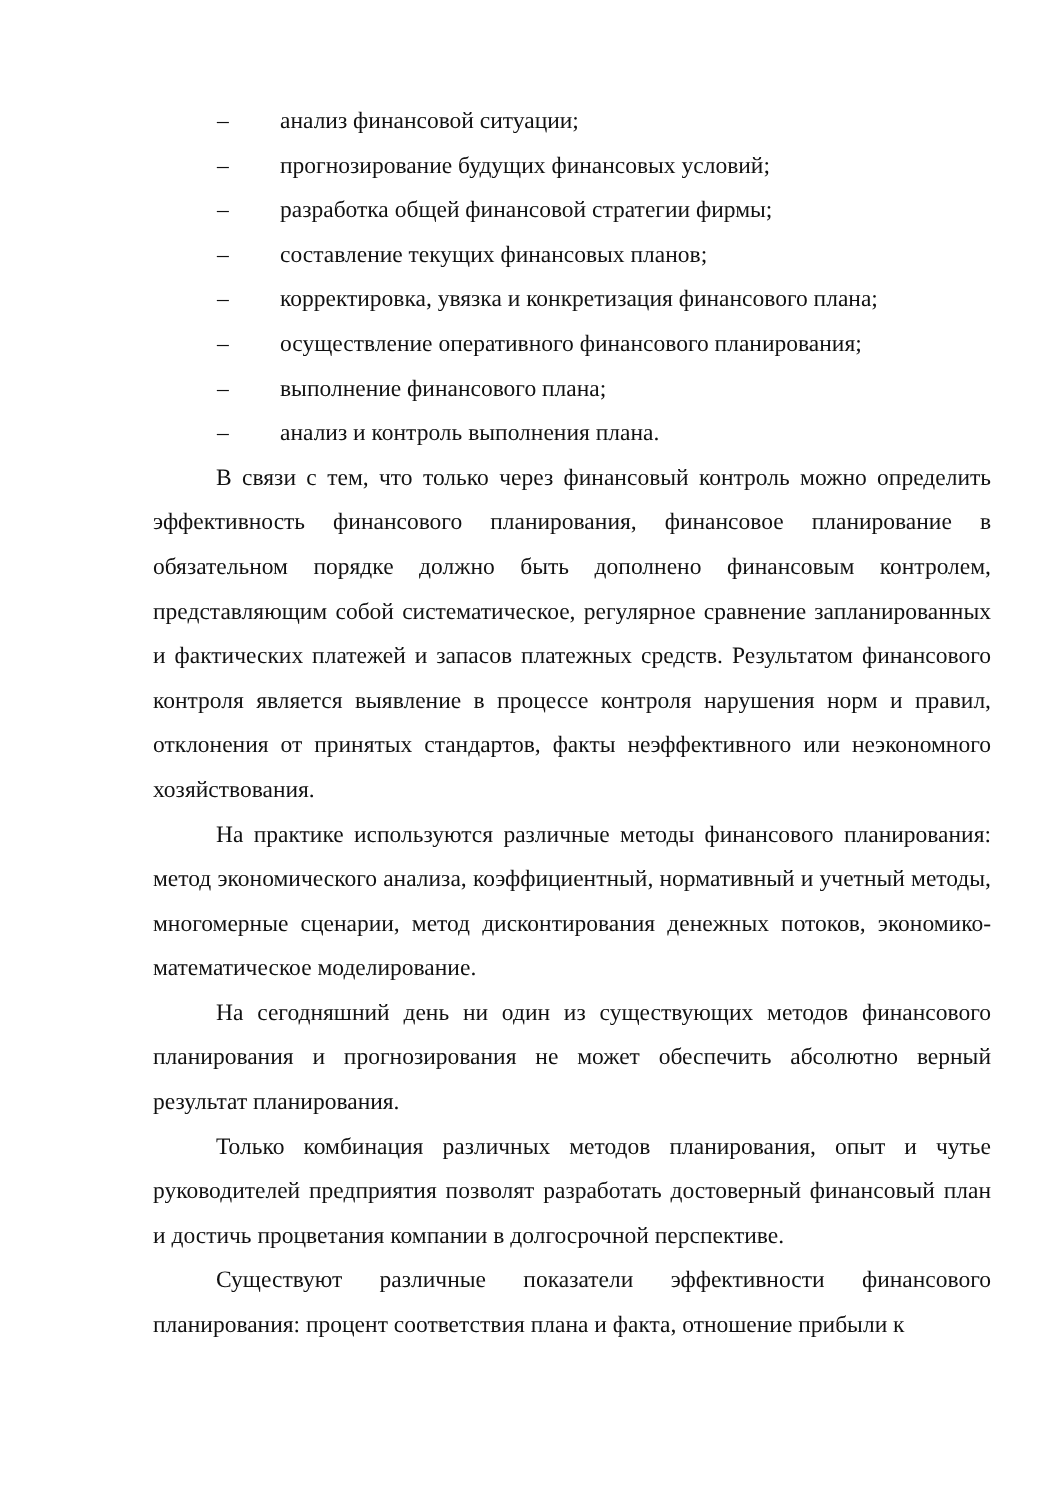– анализ финансовой ситуации;
– прогнозирование будущих финансовых условий;
– разработка общей финансовой стратегии фирмы;
– составление текущих финансовых планов;
– корректировка, увязка и конкретизация финансового плана;
– осуществление оперативного финансового планирования;
– выполнение финансового плана;
– анализ и контроль выполнения плана.
В связи с тем, что только через финансовый контроль можно определить эффективность финансового планирования, финансовое планирование в обязательном порядке должно быть дополнено финансовым контролем, представляющим собой систематическое, регулярное сравнение запланированных и фактических платежей и запасов платежных средств. Результатом финансового контроля является выявление в процессе контроля нарушения норм и правил, отклонения от принятых стандартов, факты неэффективного или неэкономного хозяйствования.
На практике используются различные методы финансового планирования: метод экономического анализа, коэффициентный, нормативный и учетный методы, многомерные сценарии, метод дисконтирования денежных потоков, экономико-математическое моделирование.
На сегодняшний день ни один из существующих методов финансового планирования и прогнозирования не может обеспечить абсолютно верный результат планирования.
Только комбинация различных методов планирования, опыт и чутье руководителей предприятия позволят разработать достоверный финансовый план и достичь процветания компании в долгосрочной перспективе.
Существуют различные показатели эффективности финансового планирования: процент соответствия плана и факта, отношение прибыли к